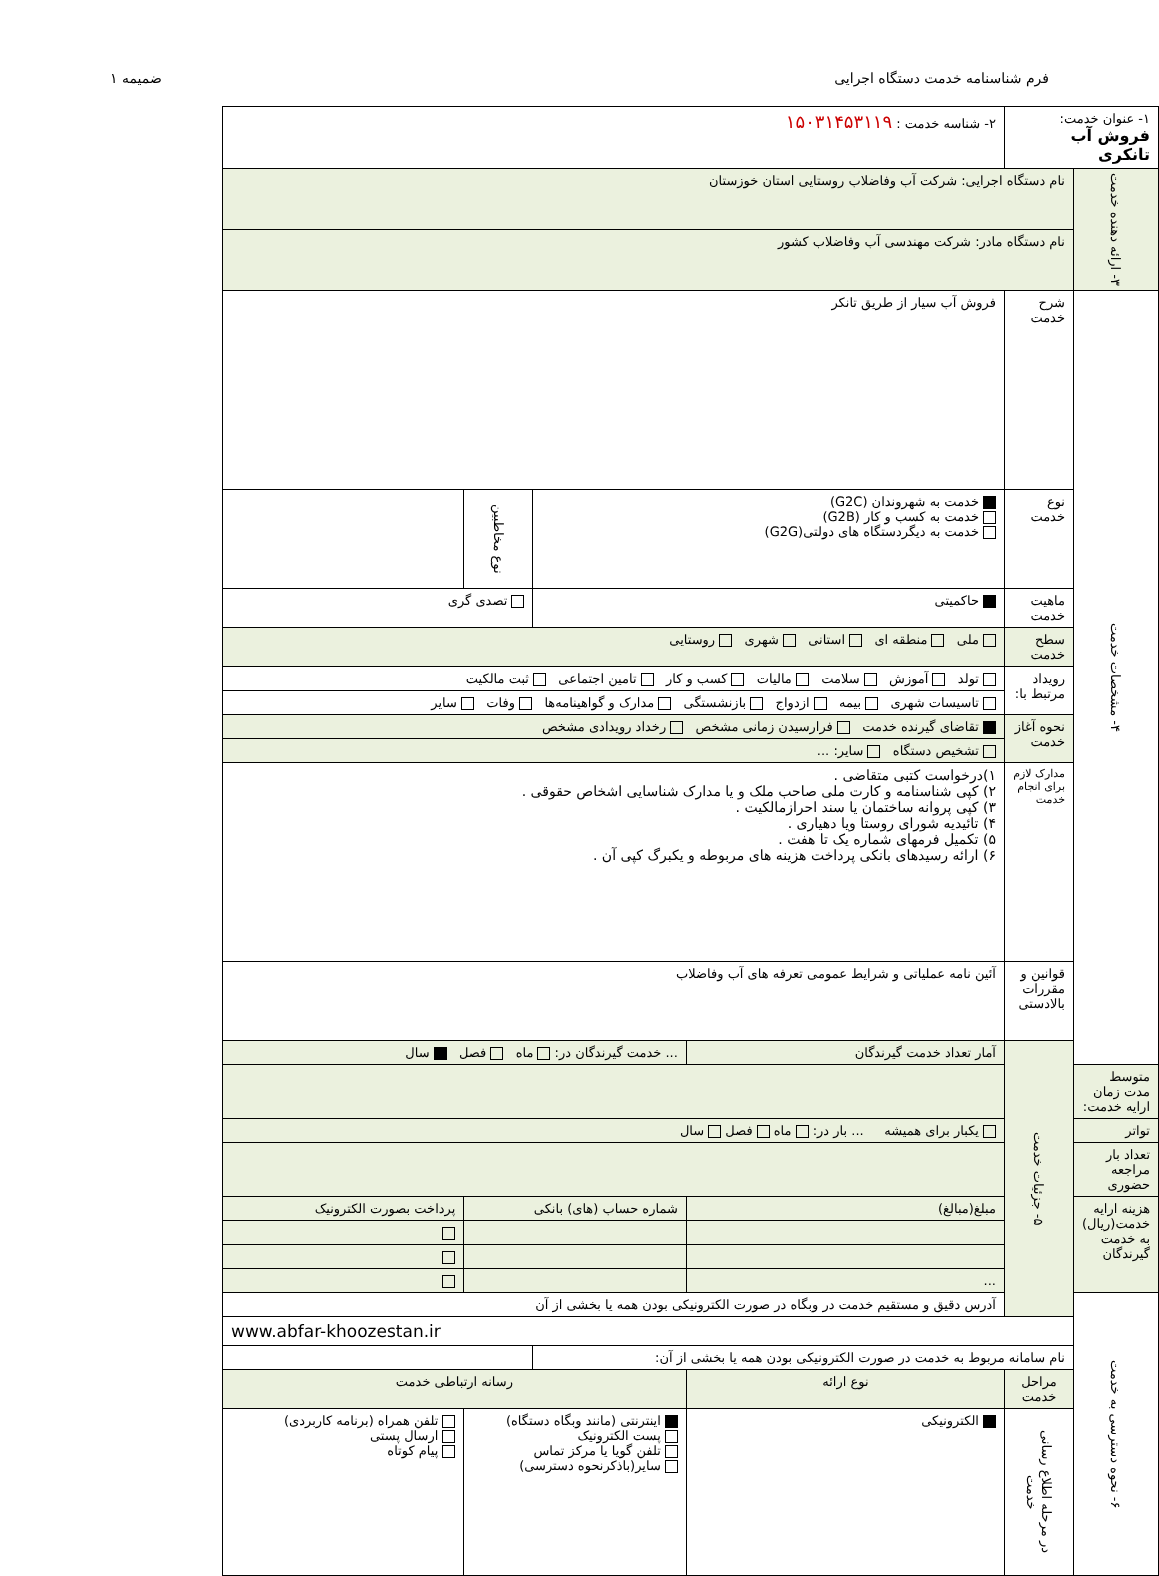فرم شناسنامه خدمت دستگاه اجرایی ضمیمه ۱
| ۱- عنوان خدمت: فروش آب تانکری | | ۲- شناسه خدمت : ۱۵۰۳۱۴۵۳۱۱۹ | | | |
| ۳- ارائه دهنده خدمت | نام دستگاه اجرایی: شرکت آب وفاضلاب روستایی استان خوزستان | | | | |
| | نام دستگاه مادر: شرکت مهندسی آب وفاضلاب کشور | | | | |
| ۴- مشخصات خدمت | شرح خدمت | فروش آب سیار از طریق تانکر | | | |
| | نوع خدمت | خدمت به شهروندان (G2C) خدمت به کسب و کار (G2B) خدمت به دیگردستگاه های دولتی(G2G) | | نوع مخاطبین | |
| | ماهیت خدمت | حاکمیتی | | تصدی گری | |
| | سطح خدمت | ملی منطقه ای استانی شهری روستایی | | | |
| | رویداد مرتبط با: | تولد آموزش سلامت مالیات کسب و کار تامین اجتماعی ثبت مالکیت | | | |
| | | تاسیسات شهری بیمه ازدواج بازنشستگی مدارک و گواهینامه‌ها وفات سایر | | | |
| | نحوه آغاز خدمت | تقاضای گیرنده خدمت فرارسیدن زمانی مشخص رخداد رویدادی مشخص | | | |
| | | تشخیص دستگاه سایر: ... | | | |
| | مدارک لازم برای انجام خدمت | ۱)درخواست کتبی متقاضی . ۲) کپی شناسنامه و کارت ملی صاحب ملک و یا مدارک شناسایی اشخاص حقوقی . ۳) کپی پروانه ساختمان یا سند احرازمالکیت . ۴) تائیدیه شورای روستا ویا دهیاری . ۵) تکمیل فرمهای شماره یک تا هفت . ۶) ارائه رسیدهای بانکی پرداخت هزینه های مربوطه و یکبرگ کپی آن . | | | |
| | قوانین و مقررات بالادستی | آئین نامه عملیاتی و شرایط عمومی تعرفه های آب وفاضلاب | | | |
| | ۵- جزئیات خدمت | آمار تعداد خدمت گیرندگان | ... خدمت گیرندگان در: ماه فصل سال | | |
| متوسط مدت زمان ارایه خدمت: | | | | | |
| تواتر | | یکبار برای همیشه ... بار در: ماه فصل سال | | | |
| تعداد بار مراجعه حضوری | | | | | |
| هزینه ارایه خدمت(ریال) به خدمت گیرندگان | | مبلغ(مبالغ) | شماره حساب (های) بانکی | | پرداخت بصورت الکترونیک |
| | | ... | | | |
| ۶- نحوه دسترسی به خدمت | | آدرس دقیق و مستقیم خدمت در وبگاه در صورت الکترونیکی بودن همه یا بخشی از آن | | | |
| | www.abfar-khoozestan.ir | | | | |
| | نام سامانه مربوط به خدمت در صورت الکترونیکی بودن همه یا بخشی از آن: | | | | |
| | مراحل خدمت | نوع ارائه | رسانه ارتباطی خدمت | | |
| | در مرحله اطلاع رسانی خدمت | الکترونیکی | اینترنتی (مانند وبگاه دستگاه) پست الکترونیک تلفن گویا یا مرکز تماس سایر(باذکرنحوه دسترسی) | | تلفن همراه (برنامه کاربردی) ارسال پستی پیام کوتاه |